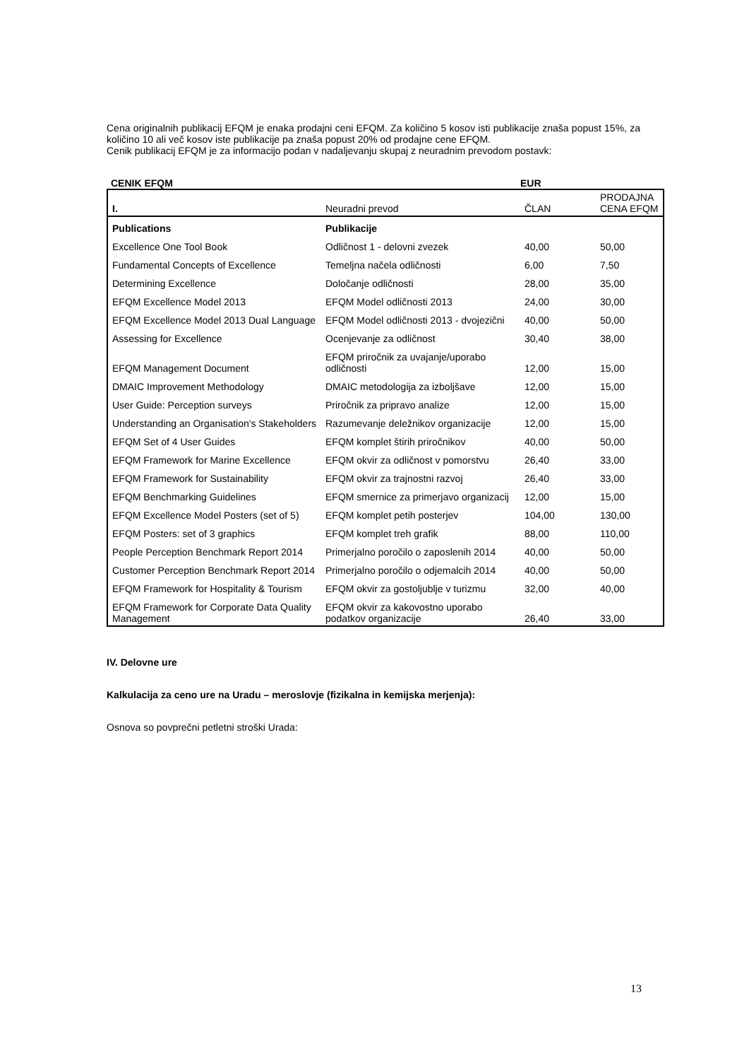Cena originalnih publikacij EFQM je enaka prodajni ceni EFQM. Za količino 5 kosov isti publikacije znaša popust 15%, za količino 10 ali več kosov iste publikacije pa znaša popust 20% od prodajne cene EFQM.
Cenik publikacij EFQM je za informacijo podan v nadaljevanju skupaj z neuradnim prevodom postavk:
CENIK EFQM EUR
| I. | Neuradni prevod | ČLAN | PRODAJNA CENA EFQM |
| --- | --- | --- | --- |
| Publications | Publikacije | | |
| Excellence One Tool Book | Odličnost 1 - delovni zvezek | 40,00 | 50,00 |
| Fundamental Concepts of Excellence | Temeljna načela odličnosti | 6,00 | 7,50 |
| Determining Excellence | Določanje odličnosti | 28,00 | 35,00 |
| EFQM Excellence Model 2013 | EFQM Model odličnosti 2013 | 24,00 | 30,00 |
| EFQM Excellence Model 2013 Dual Language | EFQM Model odličnosti 2013 - dvojezični | 40,00 | 50,00 |
| Assessing for Excellence | Ocenjevanje za odličnost | 30,40 | 38,00 |
| EFQM Management Document | EFQM priročnik za uvajanje/uporabo odličnosti | 12,00 | 15,00 |
| DMAIC Improvement Methodology | DMAIC metodologija za izboljšave | 12,00 | 15,00 |
| User Guide: Perception surveys | Priročnik za pripravo analize | 12,00 | 15,00 |
| Understanding an Organisation's Stakeholders | Razumevanje deležnikov organizacije | 12,00 | 15,00 |
| EFQM Set of 4 User Guides | EFQM komplet štirih priročnikov | 40,00 | 50,00 |
| EFQM Framework for Marine Excellence | EFQM okvir za odličnost v pomorstvu | 26,40 | 33,00 |
| EFQM Framework for Sustainability | EFQM okvir za trajnostni razvoj | 26,40 | 33,00 |
| EFQM Benchmarking Guidelines | EFQM smernice za primerjavo organizacij | 12,00 | 15,00 |
| EFQM Excellence Model Posters (set of 5) | EFQM komplet petih posterjev | 104,00 | 130,00 |
| EFQM Posters: set of 3 graphics | EFQM komplet treh grafik | 88,00 | 110,00 |
| People Perception Benchmark Report 2014 | Primerjalno poročilo o zaposlenih 2014 | 40,00 | 50,00 |
| Customer Perception Benchmark Report 2014 | Primerjalno poročilo o odjemalcih 2014 | 40,00 | 50,00 |
| EFQM Framework for Hospitality & Tourism | EFQM okvir za gostoljublje v turizmu | 32,00 | 40,00 |
| EFQM Framework for Corporate Data Quality Management | EFQM okvir za kakovostno uporabo podatkov organizacije | 26,40 | 33,00 |
IV. Delovne ure
Kalkulacija za ceno ure na Uradu – meroslovje (fizikalna in kemijska merjenja):
Osnova so povprečni petletni stroški Urada:
13